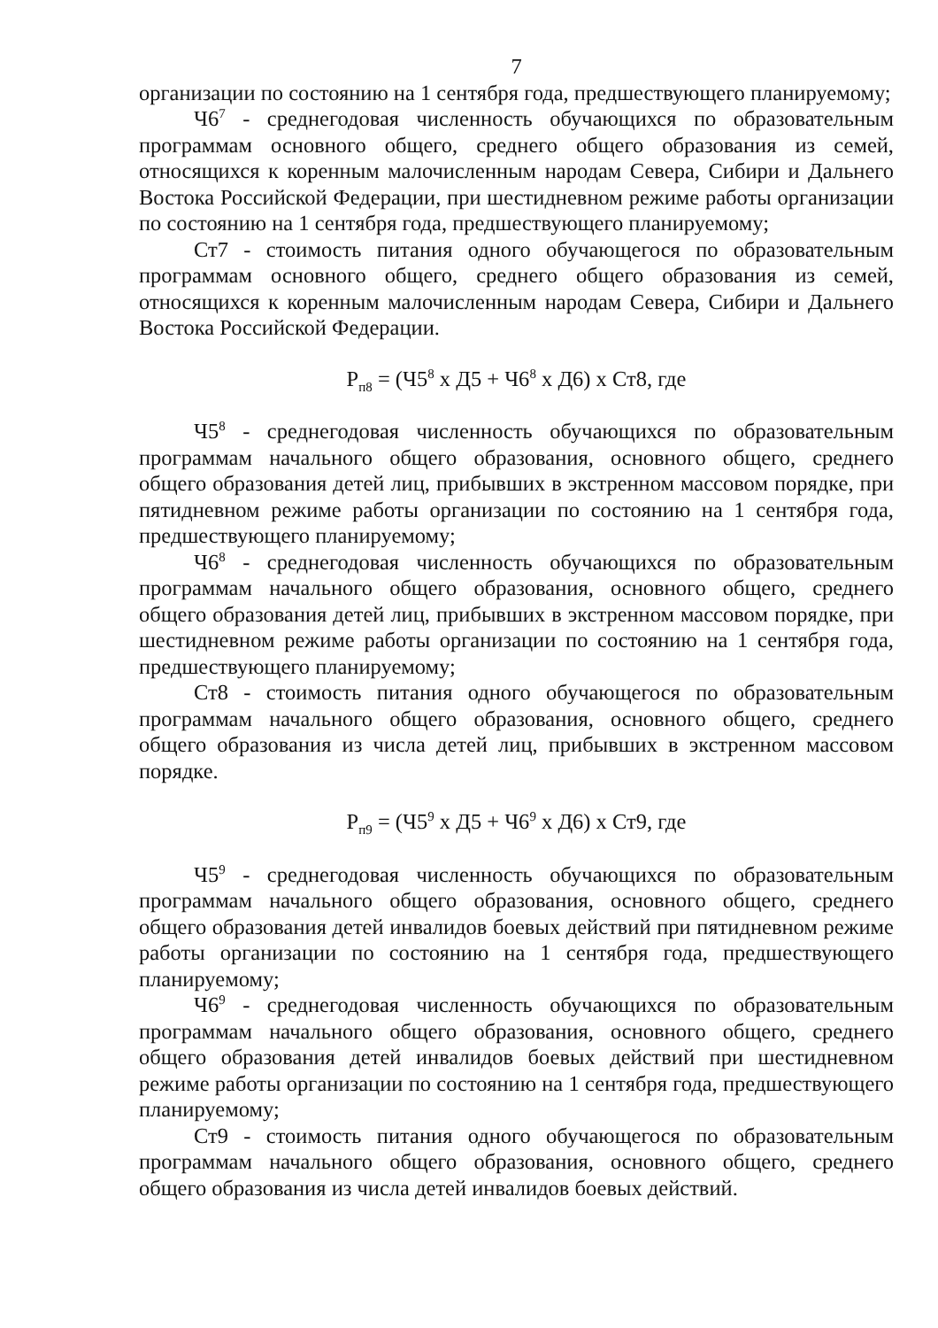7
организации по состоянию на 1 сентября года, предшествующего планируемому;
Ч6<sup>7</sup> - среднегодовая численность обучающихся по образовательным программам основного общего, среднего общего образования из семей, относящихся к коренным малочисленным народам Севера, Сибири и Дальнего Востока Российской Федерации, при шестидневном режиме работы организации по состоянию на 1 сентября года, предшествующего планируемому;
Ст7 - стоимость питания одного обучающегося по образовательным программам основного общего, среднего общего образования из семей, относящихся к коренным малочисленным народам Севера, Сибири и Дальнего Востока Российской Федерации.
Р<sub>п8</sub> = (Ч5<sup>8</sup> х Д5 + Ч6<sup>8</sup> х Д6) х Ст8, где
Ч5<sup>8</sup> - среднегодовая численность обучающихся по образовательным программам начального общего образования, основного общего, среднего общего образования детей лиц, прибывших в экстренном массовом порядке, при пятидневном режиме работы организации по состоянию на 1 сентября года, предшествующего планируемому;
Ч6<sup>8</sup> - среднегодовая численность обучающихся по образовательным программам начального общего образования, основного общего, среднего общего образования детей лиц, прибывших в экстренном массовом порядке, при шестидневном режиме работы организации по состоянию на 1 сентября года, предшествующего планируемому;
Ст8 - стоимость питания одного обучающегося по образовательным программам начального общего образования, основного общего, среднего общего образования из числа детей лиц, прибывших в экстренном массовом порядке.
Р<sub>п9</sub> = (Ч5<sup>9</sup> х Д5 + Ч6<sup>9</sup> х Д6) х Ст9, где
Ч5<sup>9</sup> - среднегодовая численность обучающихся по образовательным программам начального общего образования, основного общего, среднего общего образования детей инвалидов боевых действий при пятидневном режиме работы организации по состоянию на 1 сентября года, предшествующего планируемому;
Ч6<sup>9</sup> - среднегодовая численность обучающихся по образовательным программам начального общего образования, основного общего, среднего общего образования детей инвалидов боевых действий при шестидневном режиме работы организации по состоянию на 1 сентября года, предшествующего планируемому;
Ст9 - стоимость питания одного обучающегося по образовательным программам начального общего образования, основного общего, среднего общего образования из числа детей инвалидов боевых действий.